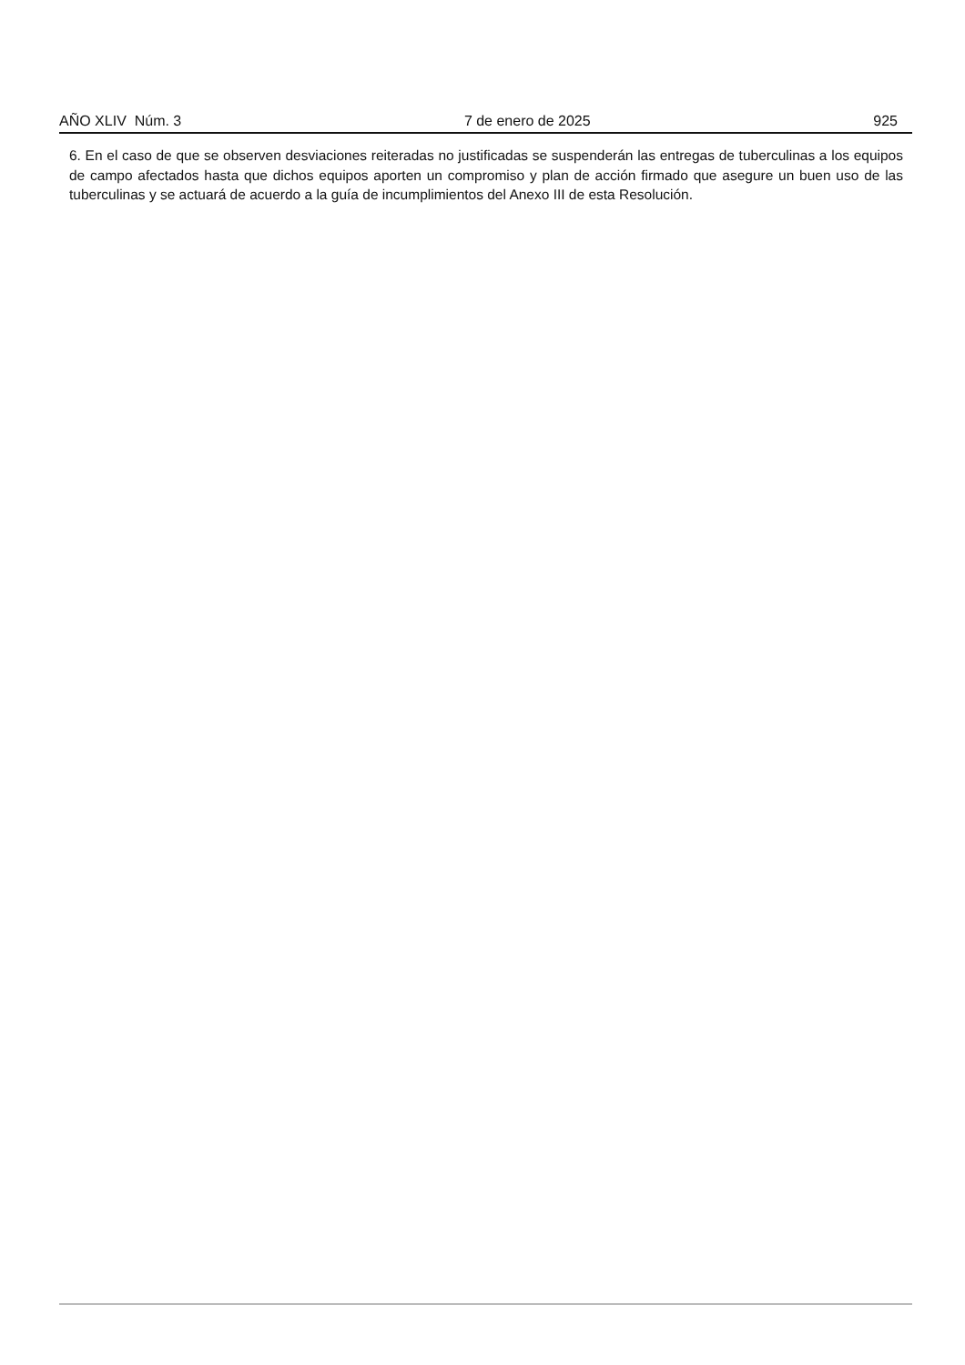AÑO XLIV Núm. 3 7 de enero de 2025 925
6. En el caso de que se observen desviaciones reiteradas no justificadas se suspenderán las entregas de tuberculinas a los equipos de campo afectados hasta que dichos equipos aporten un compromiso y plan de acción firmado que asegure un buen uso de las tuberculinas y se actuará de acuerdo a la guía de incumplimientos del Anexo III de esta Resolución.